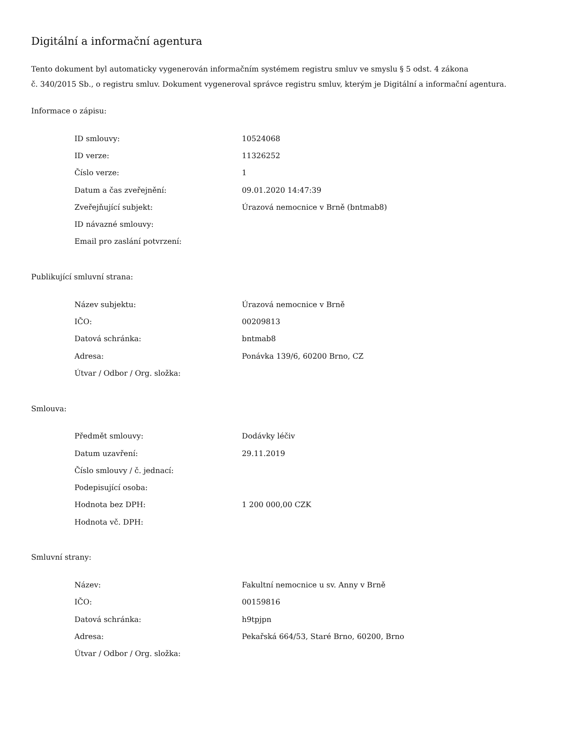Digitální a informační agentura
Tento dokument byl automaticky vygenerován informačním systémem registru smluv ve smyslu § 5 odst. 4 zákona
č. 340/2015 Sb., o registru smluv. Dokument vygeneroval správce registru smluv, kterým je Digitální a informační agentura.
Informace o zápisu:
| ID smlouvy: | 10524068 |
| ID verze: | 11326252 |
| Číslo verze: | 1 |
| Datum a čas zveřejnění: | 09.01.2020 14:47:39 |
| Zveřejňující subjekt: | Úrazová nemocnice v Brně (bntmab8) |
| ID návazné smlouvy: | |
| Email pro zaslání potvrzení: | |
Publikující smluvní strana:
| Název subjektu: | Úrazová nemocnice v Brně |
| IČO: | 00209813 |
| Datová schránka: | bntmab8 |
| Adresa: | Ponávka 139/6, 60200 Brno, CZ |
| Útvar / Odbor / Org. složka: | |
Smlouva:
| Předmět smlouvy: | Dodávky léčiv |
| Datum uzavření: | 29.11.2019 |
| Číslo smlouvy / č. jednací: | |
| Podepisující osoba: | |
| Hodnota bez DPH: | 1 200 000,00 CZK |
| Hodnota vč. DPH: | |
Smluvní strany:
| Název: | Fakultní nemocnice u sv. Anny v Brně |
| IČO: | 00159816 |
| Datová schránka: | h9tpjpn |
| Adresa: | Pekařská 664/53, Staré Brno, 60200, Brno |
| Útvar / Odbor / Org. složka: | |